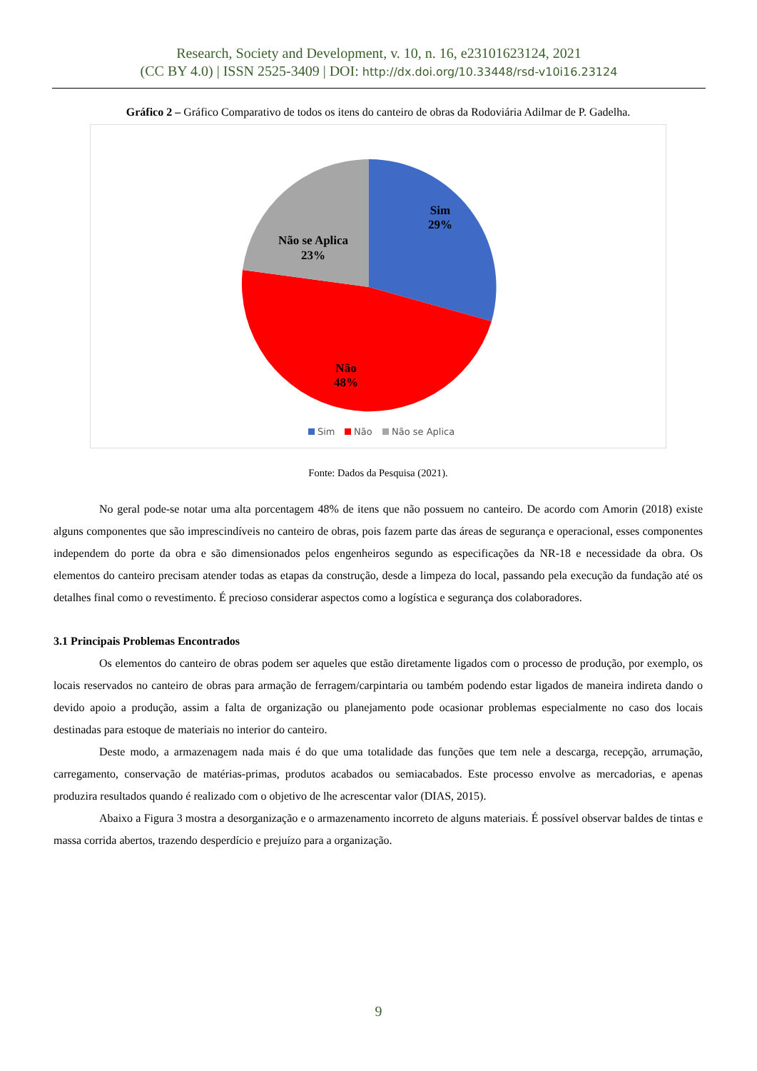Research, Society and Development, v. 10, n. 16, e23101623124, 2021
(CC BY 4.0) | ISSN 2525-3409 | DOI: http://dx.doi.org/10.33448/rsd-v10i16.23124
Gráfico 2 – Gráfico Comparativo de todos os itens do canteiro de obras da Rodoviária Adilmar de P. Gadelha.
Sim
29%
Não se Aplica
23%
Não
48%
Sim
Não
Não se Aplica
Fonte: Dados da Pesquisa (2021).
No geral pode-se notar uma alta porcentagem 48% de itens que não possuem no canteiro. De acordo com Amorin (2018) existe alguns componentes que são imprescindíveis no canteiro de obras, pois fazem parte das áreas de segurança e operacional, esses componentes independem do porte da obra e são dimensionados pelos engenheiros segundo as especificações da NR-18 e necessidade da obra. Os elementos do canteiro precisam atender todas as etapas da construção, desde a limpeza do local, passando pela execução da fundação até os detalhes final como o revestimento. É precioso considerar aspectos como a logística e segurança dos colaboradores.
3.1 Principais Problemas Encontrados
Os elementos do canteiro de obras podem ser aqueles que estão diretamente ligados com o processo de produção, por exemplo, os locais reservados no canteiro de obras para armação de ferragem/carpintaria ou também podendo estar ligados de maneira indireta dando o devido apoio a produção, assim a falta de organização ou planejamento pode ocasionar problemas especialmente no caso dos locais destinadas para estoque de materiais no interior do canteiro.
Deste modo, a armazenagem nada mais é do que uma totalidade das funções que tem nele a descarga, recepção, arrumação, carregamento, conservação de matérias-primas, produtos acabados ou semiacabados. Este processo envolve as mercadorias, e apenas produzira resultados quando é realizado com o objetivo de lhe acrescentar valor (DIAS, 2015).
Abaixo a Figura 3 mostra a desorganização e o armazenamento incorreto de alguns materiais. É possível observar baldes de tintas e massa corrida abertos, trazendo desperdício e prejuízo para a organização.
9